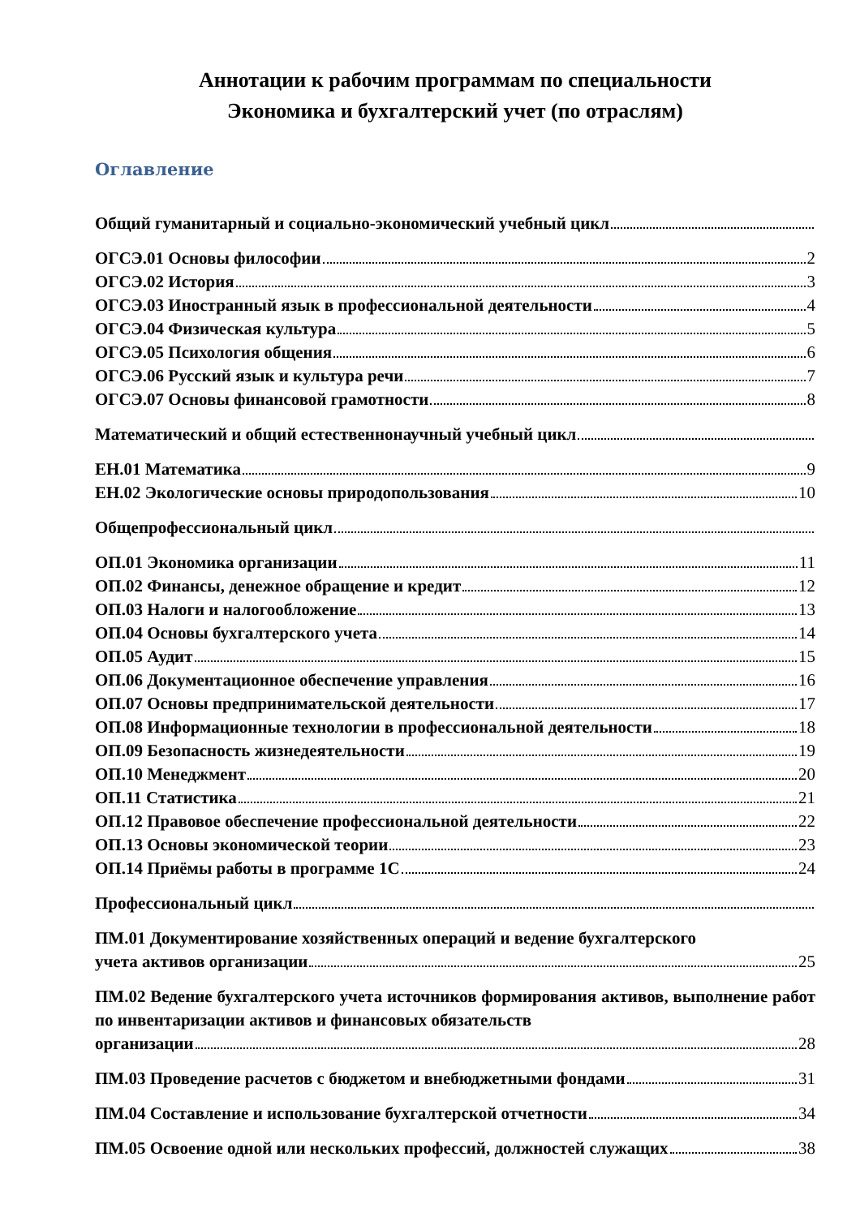Аннотации к рабочим программам по специальности
Экономика и бухгалтерский учет (по отраслям)
Оглавление
Общий гуманитарный и социально-экономический учебный цикл
ОГСЭ.01 Основы философии 2
ОГСЭ.02 История 3
ОГСЭ.03 Иностранный язык в профессиональной деятельности 4
ОГСЭ.04 Физическая культура 5
ОГСЭ.05 Психология общения 6
ОГСЭ.06 Русский язык и культура речи 7
ОГСЭ.07 Основы финансовой грамотности 8
Математический и общий естественнонаучный учебный цикл
ЕН.01 Математика 9
ЕН.02 Экологические основы природопользования 10
Общепрофессиональный цикл
ОП.01 Экономика организации 11
ОП.02 Финансы, денежное обращение и кредит 12
ОП.03 Налоги и налогообложение 13
ОП.04 Основы бухгалтерского учета 14
ОП.05 Аудит 15
ОП.06 Документационное обеспечение управления 16
ОП.07 Основы предпринимательской деятельности 17
ОП.08 Информационные технологии в профессиональной деятельности 18
ОП.09 Безопасность жизнедеятельности 19
ОП.10 Менеджмент 20
ОП.11 Статистика 21
ОП.12 Правовое обеспечение профессиональной деятельности 22
ОП.13 Основы экономической теории 23
ОП.14 Приёмы работы в программе 1С 24
Профессиональный цикл
ПМ.01 Документирование хозяйственных операций и ведение бухгалтерского
учета активов организации 25
ПМ.02 Ведение бухгалтерского учета источников формирования активов, выполнение работ по инвентаризации активов и финансовых обязательств
организации 28
ПМ.03 Проведение расчетов с бюджетом и внебюджетными фондами 31
ПМ.04 Составление и использование бухгалтерской отчетности 34
ПМ.05 Освоение одной или нескольких профессий, должностей служащих 38